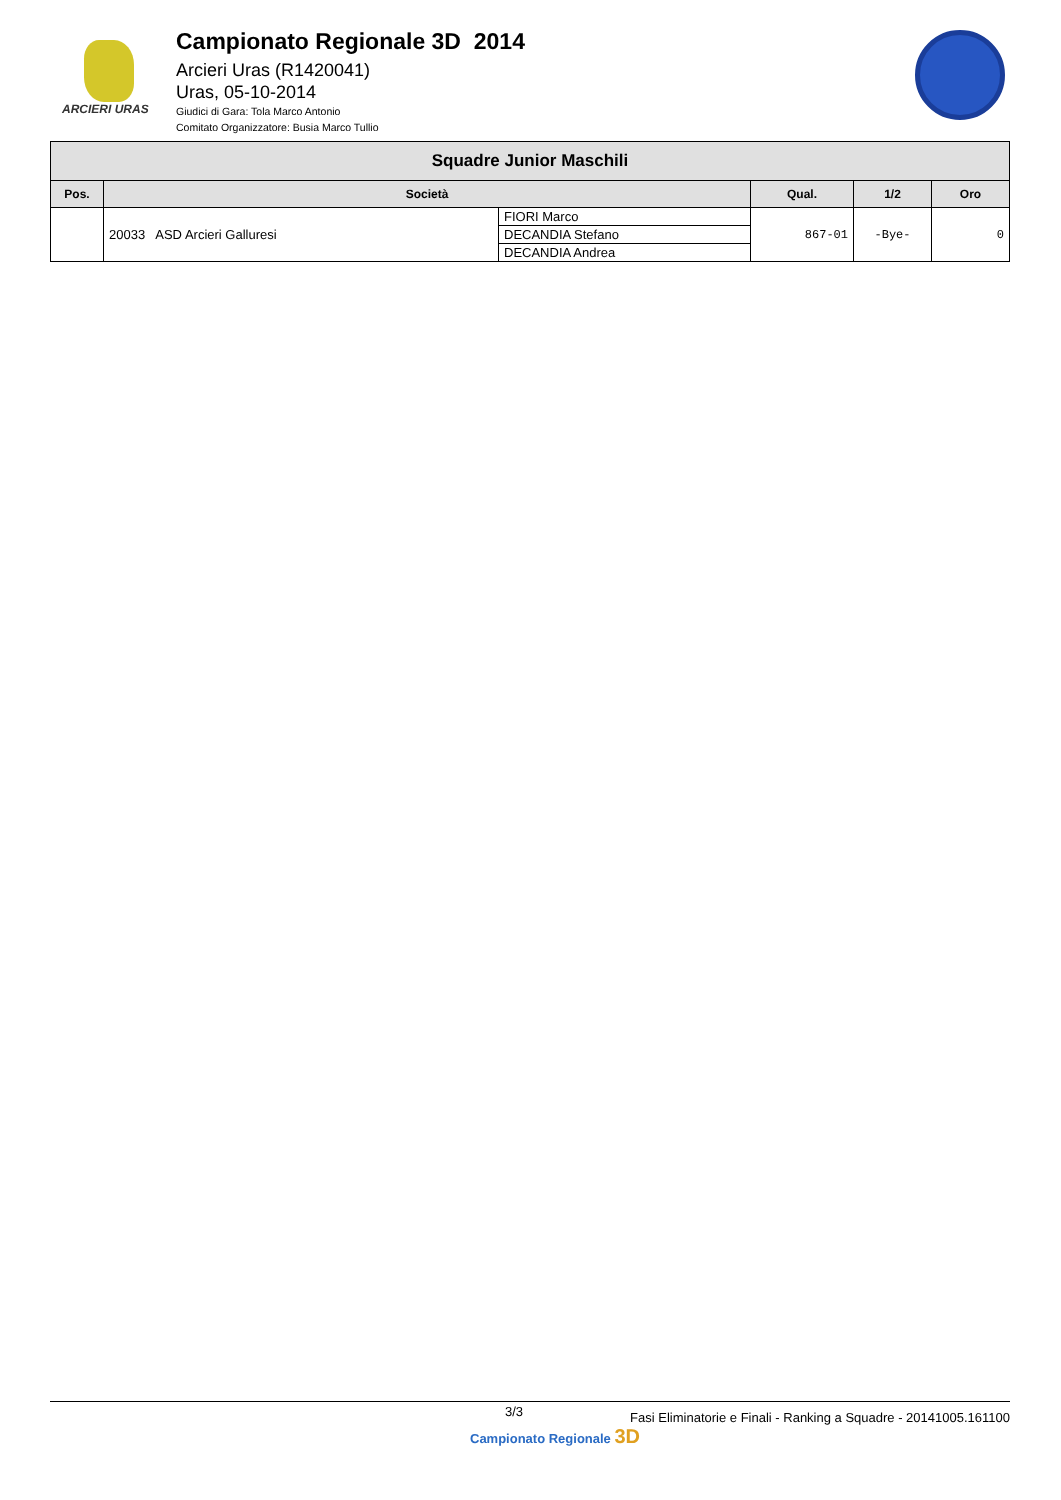ARCIERI URAS
Campionato Regionale 3D 2014
Arcieri Uras (R1420041)
Uras, 05-10-2014
Giudici di Gara: Tola Marco Antonio
Comitato Organizzatore: Busia Marco Tullio
| Squadre Junior Maschili | | | | | |
| --- | --- | --- | --- | --- | --- |
| Pos. | Società | | Qual. | 1/2 | Oro |
| | 20033 ASD Arcieri Galluresi | FIORI Marco | 867-01 | -Bye- | 0 |
| | | DECANDIA Stefano | | | |
| | | DECANDIA Andrea | | | |
3/3 Fasi Eliminatorie e Finali - Ranking a Squadre - 20141005.161100
Campionato Regionale 3D